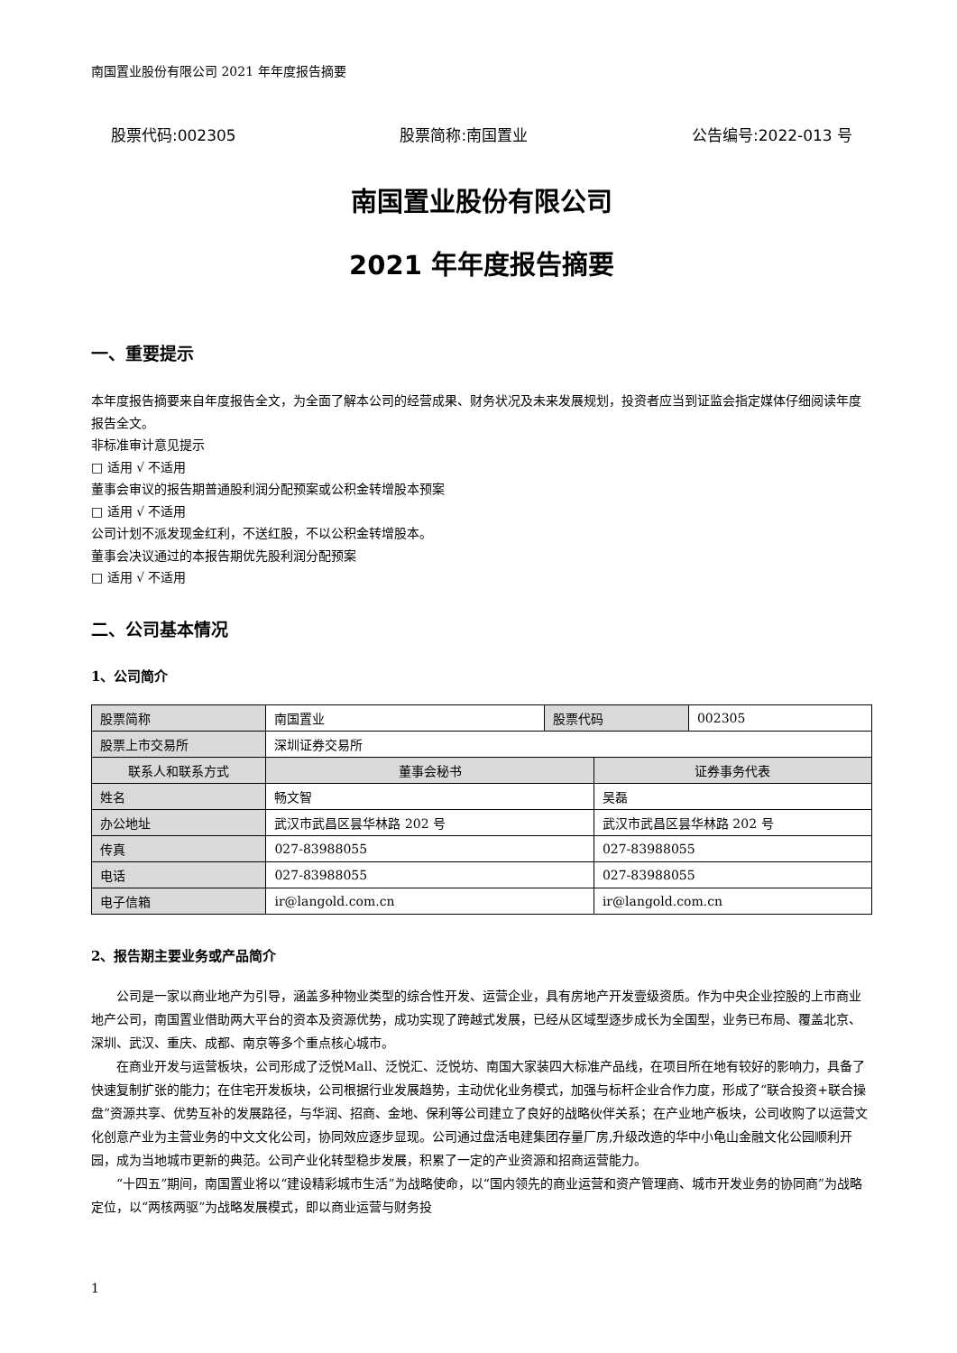南国置业股份有限公司 2021 年年度报告摘要
股票代码:002305 股票简称:南国置业 公告编号:2022-013 号
南国置业股份有限公司
2021 年年度报告摘要
一、重要提示
本年度报告摘要来自年度报告全文，为全面了解本公司的经营成果、财务状况及未来发展规划，投资者应当到证监会指定媒体仔细阅读年度报告全文。
非标准审计意见提示
□ 适用 √ 不适用
董事会审议的报告期普通股利润分配预案或公积金转增股本预案
□ 适用 √ 不适用
公司计划不派发现金红利，不送红股，不以公积金转增股本。
董事会决议通过的本报告期优先股利润分配预案
□ 适用 √ 不适用
二、公司基本情况
1、公司简介
| 股票简称 | 南国置业 | 股票代码 | | 002305 |
| 股票上市交易所 | 深圳证券交易所 | | | |
| 联系人和联系方式 | 董事会秘书 | | 证券事务代表 | |
| 姓名 | 畅文智 | | 吴磊 | |
| 办公地址 | 武汉市武昌区昙华林路 202 号 | | 武汉市武昌区昙华林路 202 号 | |
| 传真 | 027-83988055 | | 027-83988055 | |
| 电话 | 027-83988055 | | 027-83988055 | |
| 电子信箱 | ir@langold.com.cn | | ir@langold.com.cn | |
2、报告期主要业务或产品简介
公司是一家以商业地产为引导，涵盖多种物业类型的综合性开发、运营企业，具有房地产开发壹级资质。作为中央企业控股的上市商业地产公司，南国置业借助两大平台的资本及资源优势，成功实现了跨越式发展，已经从区域型逐步成长为全国型，业务已布局、覆盖北京、深圳、武汉、重庆、成都、南京等多个重点核心城市。
在商业开发与运营板块，公司形成了泛悦Mall、泛悦汇、泛悦坊、南国大家装四大标准产品线，在项目所在地有较好的影响力，具备了快速复制扩张的能力；在住宅开发板块，公司根据行业发展趋势，主动优化业务模式，加强与标杆企业合作力度，形成了“联合投资+联合操盘”资源共享、优势互补的发展路径，与华润、招商、金地、保利等公司建立了良好的战略伙伴关系；在产业地产板块，公司收购了以运营文化创意产业为主营业务的中文文化公司，协同效应逐步显现。公司通过盘活电建集团存量厂房,升级改造的华中小龟山金融文化公园顺利开园，成为当地城市更新的典范。公司产业化转型稳步发展，积累了一定的产业资源和招商运营能力。
“十四五”期间，南国置业将以“建设精彩城市生活”为战略使命，以“国内领先的商业运营和资产管理商、城市开发业务的协同商”为战略定位，以“两核两驱”为战略发展模式，即以商业运营与财务投
1